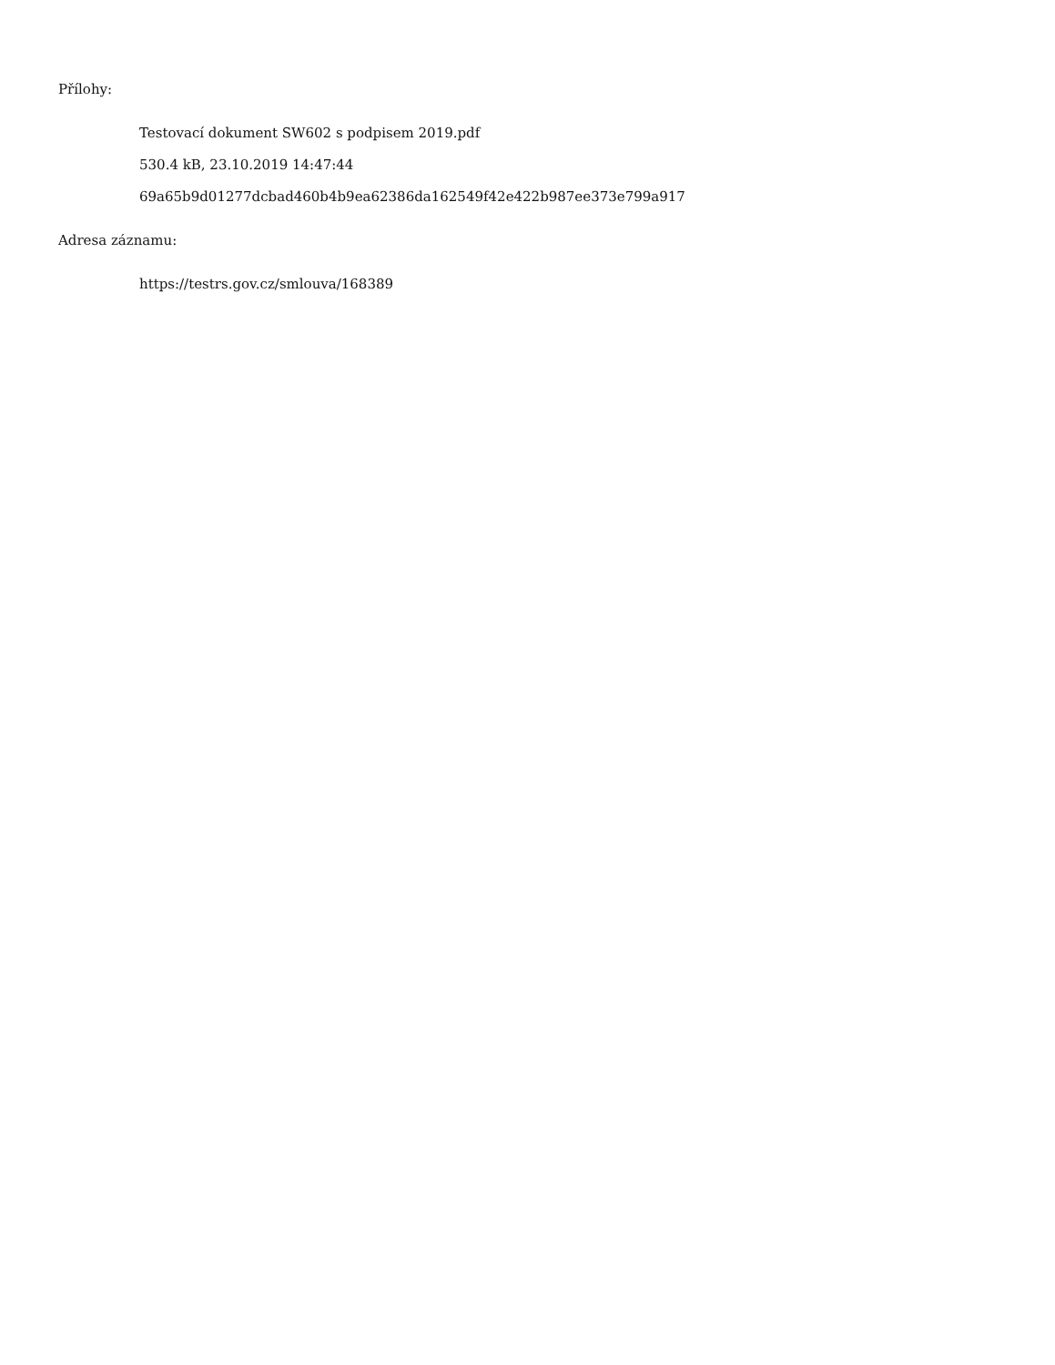Přílohy:
Testovací dokument SW602 s podpisem 2019.pdf
530.4 kB, 23.10.2019 14:47:44
69a65b9d01277dcbad460b4b9ea62386da162549f42e422b987ee373e799a917
Adresa záznamu:
https://testrs.gov.cz/smlouva/168389